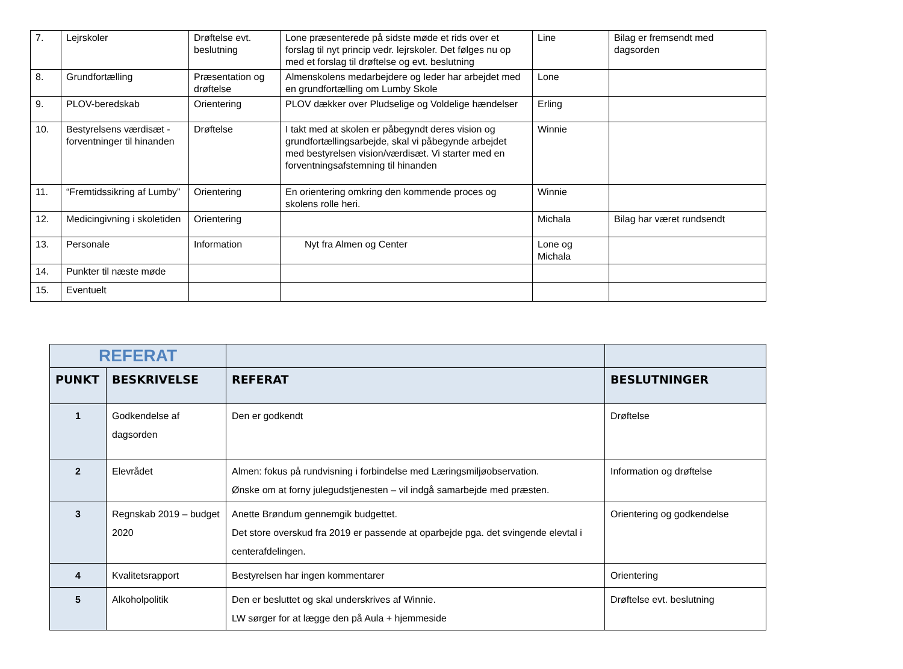| 7. | Lejrskoler | Drøftelse evt. beslutning | Lone præsenterede på sidste møde et rids over et forslag til nyt princip vedr. lejrskoler. Det følges nu op med et forslag til drøftelse og evt. beslutning | Line | Bilag er fremsendt med dagsorden |
| 8. | Grundfortælling | Præsentation og drøftelse | Almenskolens medarbejdere og leder har arbejdet med en grundfortælling om Lumby Skole | Lone | |
| 9. | PLOV-beredskab | Orientering | PLOV dækker over Pludselige og Voldelige hændelser | Erling | |
| 10. | Bestyrelsens værdisæt - forventninger til hinanden | Drøftelse | I takt med at skolen er påbegyndt deres vision og grundfortællingsarbejde, skal vi påbegynde arbejdet med bestyrelsen vision/værdisæt. Vi starter med en forventningsafstemning til hinanden | Winnie | |
| 11. | “Fremtidssikring af Lumby” | Orientering | En orientering omkring den kommende proces og skolens rolle heri. | Winnie | |
| 12. | Medicingivning i skoletiden | Orientering | | Michala | Bilag har været rundsendt |
| 13. | Personale | Information | Nyt fra Almen og Center | Lone og Michala | |
| 14. | Punkter til næste møde | | | | |
| 15. | Eventuelt | | | | |
| REFERAT | | | |
| PUNKT | BESKRIVELSE | REFERAT | BESLUTNINGER |
| 1 | Godkendelse af dagsorden | Den er godkendt | Drøftelse |
| 2 | Elevrådet | Almen: fokus på rundvisning i forbindelse med Læringsmiljøobservation. Ønske om at forny julegudstjenesten – vil indgå samarbejde med præsten. | Information og drøftelse |
| 3 | Regnskab 2019 – budget 2020 | Anette Brøndum gennemgik budgettet. Det store overskud fra 2019 er passende at oparbejde pga. det svingende elevtal i centerafdelingen. | Orientering og godkendelse |
| 4 | Kvalitetsrapport | Bestyrelsen har ingen kommentarer | Orientering |
| 5 | Alkoholpolitik | Den er besluttet og skal underskrives af Winnie. LW sørger for at lægge den på Aula + hjemmeside | Drøftelse evt. beslutning |